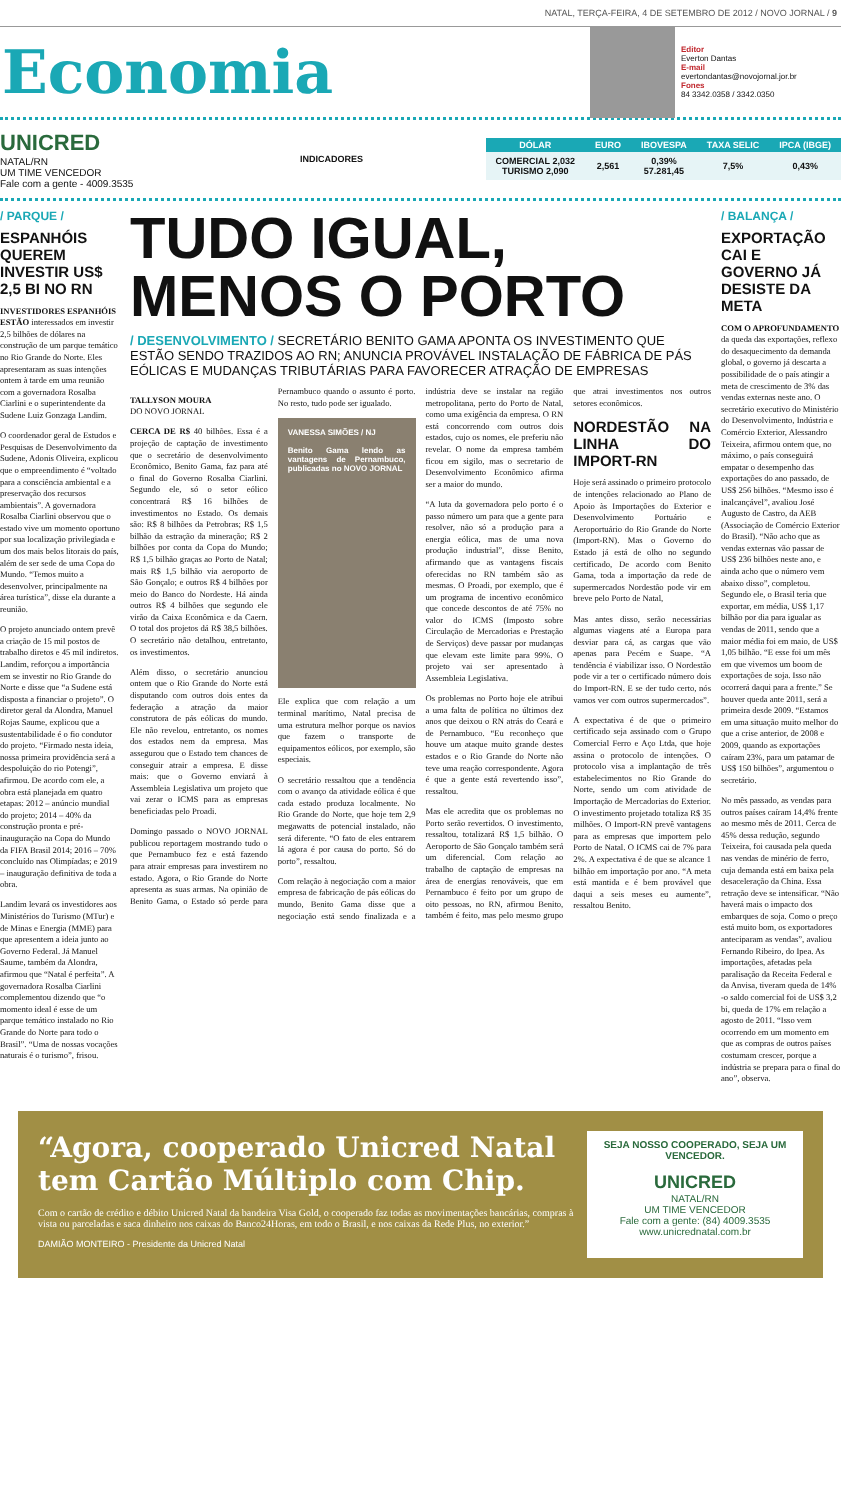NATAL, TERÇA-FEIRA, 4 DE SETEMBRO DE 2012 / NOVO JORNAL / 9
Economia
Editor
Everton Dantas
E-mail
evertondantas@novojornal.jor.br
Fones
84 3342.0358 / 3342.0350
UNICRED
NATAL/RN
UM TIME VENCEDOR
Fale com a gente - 4009.3535
INDICADORES
| DÓLAR | EURO | IBOVESPA | TAXA SELIC | IPCA (IBGE) |
| --- | --- | --- | --- | --- |
| COMERCIAL 2,032 TURISMO 2,090 | 2,561 | 0,39% 57.281,45 | 7,5% | 0,43% |
/ PARQUE /
ESPANHÓIS QUEREM INVESTIR US$ 2,5 BI NO RN
INVESTIDORES ESPANHÓIS ESTÃO interessados em investir 2,5 bilhões de dólares na construção de um parque temático no Rio Grande do Norte. Eles apresentaram as suas intenções ontem à tarde em uma reunião com a governadora Rosalba Ciarlini e o superintendente da Sudene Luiz Gonzaga Landim.
O coordenador geral de Estudos e Pesquisas de Desenvolvimento da Sudene, Adonis Oliveira, explicou que o empreendimento é “voltado para a consciência ambiental e a preservação dos recursos ambientais”. A governadora Rosalba Ciarlini observou que o estado vive um momento oportuno por sua localização privilegiada e um dos mais belos litorais do país, além de ser sede de uma Copa do Mundo. “Temos muito a desenvolver, principalmente na área turística”, disse ela durante a reunião.
O projeto anunciado ontem prevê a criação de 15 mil postos de trabalho diretos e 45 mil indiretos. Landim, reforçou a importância em se investir no Rio Grande do Norte e disse que “a Sudene está disposta a financiar o projeto”. O diretor geral da Alondra, Manuel Rojas Saume, explicou que a sustentabilidade é o fio condutor do projeto. “Firmado nesta ideia, nossa primeira providência será a despoluição do rio Potengi”, afirmou. De acordo com ele, a obra está planejada em quatro etapas: 2012 – anúncio mundial do projeto; 2014 – 40% da construção pronta e pré-inauguração na Copa do Mundo da FIFA Brasil 2014; 2016 – 70% concluído nas Olimpíadas; e 2019 – inauguração definitiva de toda a obra.
Landim levará os investidores aos Ministérios do Turismo (MTur) e de Minas e Energia (MME) para que apresentem a ideia junto ao Governo Federal. Já Manuel Saume, também da Alondra, afirmou que “Natal é perfeita”. A governadora Rosalba Ciarlini complementou dizendo que “o momento ideal é esse de um parque temático instalado no Rio Grande do Norte para todo o Brasil”. “Uma de nossas vocações naturais é o turismo”, frisou.
TUDO IGUAL, MENOS O PORTO
/ DESENVOLVIMENTO / SECRETÁRIO BENITO GAMA APONTA OS INVESTIMENTO QUE ESTÃO SENDO TRAZIDOS AO RN; ANUNCIA PROVÁVEL INSTALAÇÃO DE FÁBRICA DE PÁS EÓLICAS E MUDANÇAS TRIBUTÁRIAS PARA FAVORECER ATRAÇÃO DE EMPRESAS
TALLYSON MOURA
DO NOVO JORNAL
CERCA DE R$ 40 bilhões. Essa é a projeção de captação de investimento que o secretário de desenvolvimento Econômico, Benito Gama, faz para até o final do Governo Rosalba Ciarlini. Segundo ele, só o setor eólico concentrará R$ 16 bilhões de investimentos no Estado. Os demais são: R$ 8 bilhões da Petrobras; R$ 1,5 bilhão da estração da mineração; R$ 2 bilhões por conta da Copa do Mundo; R$ 1,5 bilhão graças ao Porto de Natal; mais R$ 1,5 bilhão via aeroporto de São Gonçalo; e outros R$ 4 bilhões por meio do Banco do Nordeste. Há ainda outros R$ 4 bilhões que segundo ele virão da Caixa Econômica e da Caern. O total dos projetos dá R$ 38,5 bilhões. O secretário não detalhou, entretanto, os investimentos.
Além disso, o secretário anunciou ontem que o Rio Grande do Norte está disputando com outros dois entes da federação a atração da maior construtora de pás eólicas do mundo. Ele não revelou, entretanto, os nomes dos estados nem da empresa. Mas assegurou que o Estado tem chances de conseguir atrair a empresa. E disse mais: que o Governo enviará à Assembleia Legislativa um projeto que vai zerar o ICMS para as empresas beneficiadas pelo Proadi.
Domingo passado o NOVO JORNAL publicou reportagem mostrando tudo o que Pernambuco fez e está fazendo para atrair empresas para investirem no estado. Agora, o Rio Grande do Norte apresenta as suas armas. Na opinião de Benito Gama, o Estado só perde para Pernambuco quando o assunto é porto. No resto, tudo pode ser igualado.
VANESSA SIMÕES / NJ
Benito Gama lendo as vantagens de Pernambuco, publicadas no NOVO JORNAL
Ele explica que com relação a um terminal marítimo, Natal precisa de uma estrutura melhor porque os navios que fazem o transporte de equipamentos eólicos, por exemplo, são especiais.
O secretário ressaltou que a tendência com o avanço da atividade eólica é que cada estado produza localmente. No Rio Grande do Norte, que hoje tem 2,9 megawatts de potencial instalado, não será diferente. “O fato de eles entrarem lá agora é por causa do porto. Só do porto”, ressaltou.
Com relação à negociação com a maior empresa de fabricação de pás eólicas do mundo, Benito Gama disse que a negociação está sendo finalizada e a indústria deve se instalar na região metropolitana, perto do Porto de Natal, como uma exigência da empresa. O RN está concorrendo com outros dois estados, cujo os nomes, ele preferiu não revelar. O nome da empresa também ficou em sigilo, mas o secretario de Desenvolvimento Econômico afirma ser a maior do mundo.
“A luta da governadora pelo porto é o passo número um para que a gente para resolver, não só a produção para a energia eólica, mas de uma nova produção industrial”, disse Benito, afirmando que as vantagens fiscais oferecidas no RN também são as mesmas. O Proadi, por exemplo, que é um programa de incentivo econômico que concede descontos de até 75% no valor do ICMS (Imposto sobre Circulação de Mercadorias e Prestação de Serviços) deve passar por mudanças que elevam este limite para 99%. O projeto vai ser apresentado à Assembleia Legislativa.
Os problemas no Porto hoje ele atribui a uma falta de política no últimos dez anos que deixou o RN atrás do Ceará e de Pernambuco. “Eu reconheço que houve um ataque muito grande destes estados e o Rio Grande do Norte não teve uma reação correspondente. Agora é que a gente está revertendo isso”, ressaltou.
Mas ele acredita que os problemas no Porto serão revertidos. O investimento, ressaltou, totalizará R$ 1,5 bilhão. O Aeroporto de São Gonçalo também será um diferencial. Com relação ao trabalho de captação de empresas na área de energias renováveis, que em Pernambuco é feito por um grupo de oito pessoas, no RN, afirmou Benito, também é feito, mas pelo mesmo grupo que atrai investimentos nos outros setores econômicos.
NORDESTÃO NA LINHA DO IMPORT-RN
Hoje será assinado o primeiro protocolo de intenções relacionado ao Plano de Apoio às Importações do Exterior e Desenvolvimento Portuário e Aeroportuário do Rio Grande do Norte (Import-RN). Mas o Governo do Estado já está de olho no segundo certificado, De acordo com Benito Gama, toda a importação da rede de supermercados Nordestão pode vir em breve pelo Porto de Natal,
Mas antes disso, serão necessárias algumas viagens até a Europa para desviar para cá, as cargas que vão apenas para Pecém e Suape. “A tendência é viabilizar isso. O Nordestão pode vir a ter o certificado número dois do Import-RN. E se der tudo certo, nós vamos ver com outros supermercados”.
A expectativa é de que o primeiro certificado seja assinado com o Grupo Comercial Ferro e Aço Ltda, que hoje assina o protocolo de intenções. O protocolo visa a implantação de três estabelecimentos no Rio Grande do Norte, sendo um com atividade de Importação de Mercadorias do Exterior. O investimento projetado totaliza R$ 35 milhões. O Import-RN prevê vantagens para as empresas que importem pelo Porto de Natal. O ICMS cai de 7% para 2%. A expectativa é de que se alcance 1 bilhão em importação por ano. “A meta está mantida e é bem provável que daqui a seis meses eu aumente”, ressaltou Benito.
/ BALANÇA /
EXPORTAÇÃO CAI E GOVERNO JÁ DESISTE DA META
COM O APROFUNDAMENTO da queda das exportações, reflexo do desaquecimento da demanda global, o governo já descarta a possibilidade de o país atingir a meta de crescimento de 3% das vendas externas neste ano. O secretário executivo do Ministério do Desenvolvimento, Indústria e Comércio Exterior, Alessandro Teixeira, afirmou ontem que, no máximo, o país conseguirá empatar o desempenho das exportações do ano passado, de US$ 256 bilhões. “Mesmo isso é inalcançável”, avaliou José Augusto de Castro, da AEB (Associação de Comércio Exterior do Brasil). “Não acho que as vendas externas vão passar de US$ 236 bilhões neste ano, e ainda acho que o número vem abaixo disso”, completou. Segundo ele, o Brasil teria que exportar, em média, US$ 1,17 bilhão por dia para igualar as vendas de 2011, sendo que a maior média foi em maio, de US$ 1,05 bilhão. “E esse foi um mês em que vivemos um boom de exportações de soja. Isso não ocorrerá daqui para a frente.” Se houver queda ante 2011, será a primeira desde 2009. “Estamos em uma situação muito melhor do que a crise anterior, de 2008 e 2009, quando as exportações caíram 23%, para um patamar de US$ 150 bilhões”, argumentou o secretário.
No mês passado, as vendas para outros países caíram 14,4% frente ao mesmo mês de 2011. Cerca de 45% dessa redução, segundo Teixeira, foi causada pela queda nas vendas de minério de ferro, cuja demanda está em baixa pela desaceleração da China. Essa retração deve se intensificar. “Não haverá mais o impacto dos embarques de soja. Como o preço está muito bom, os exportadores anteciparam as vendas”, avaliou Fernando Ribeiro, do Ipea. As importações, afetadas pela paralisação da Receita Federal e da Anvisa, tiveram queda de 14% -o saldo comercial foi de US$ 3,2 bi, queda de 17% em relação a agosto de 2011. “Isso vem ocorrendo em um momento em que as compras de outros países costumam crescer, porque a indústria se prepara para o final do ano”, observa.
“Agora, cooperado Unicred Natal tem Cartão Múltiplo com Chip.
Com o cartão de crédito e débito Unicred Natal da bandeira Visa Gold, o cooperado faz todas as movimentações bancárias, compras à vista ou parceladas e saca dinheiro nos caixas do Banco24Horas, em todo o Brasil, e nos caixas da Rede Plus, no exterior.”
DAMIÃO MONTEIRO - Presidente da Unicred Natal
SEJA NOSSO COOPERADO, SEJA UM VENCEDOR.
UNICRED
NATAL/RN
UM TIME VENCEDOR
Fale com a gente: (84) 4009.3535
www.unicrednatal.com.br